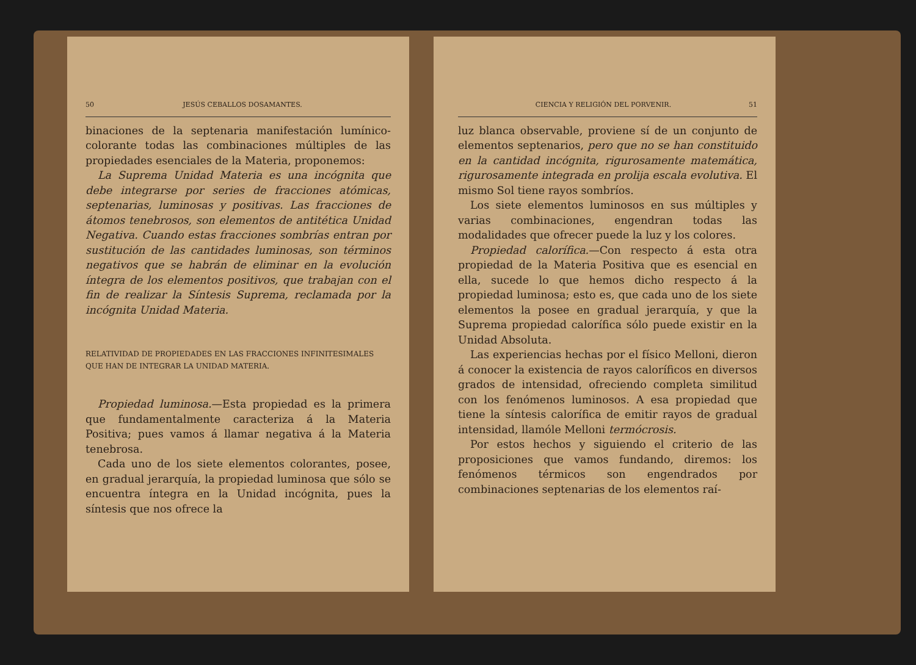50 JESÚS CEBALLOS DOSAMANTES.
binaciones de la septenaria manifestación lumínico-colorante todas las combinaciones múltiples de las propiedades esenciales de la Materia, proponemos:
La Suprema Unidad Materia es una incógnita que debe integrarse por series de fracciones atómicas, septenarias, luminosas y positivas. Las fracciones de átomos tenebrosos, son elementos de antitética Unidad Negativa. Cuando estas fracciones sombrías entran por sustitución de las cantidades luminosas, son términos negativos que se habrán de eliminar en la evolución íntegra de los elementos positivos, que trabajan con el fin de realizar la Síntesis Suprema, reclamada por la incógnita Unidad Materia.
RELATIVIDAD DE PROPIEDADES EN LAS FRACCIONES INFINITESIMALES QUE HAN DE INTEGRAR LA UNIDAD MATERIA.
Propiedad luminosa.—Esta propiedad es la primera que fundamentalmente caracteriza á la Materia Positiva; pues vamos á llamar negativa á la Materia tenebrosa.
Cada uno de los siete elementos colorantes, posee, en gradual jerarquía, la propiedad luminosa que sólo se encuentra íntegra en la Unidad incógnita, pues la síntesis que nos ofrece la
CIENCIA Y RELIGIÓN DEL PORVENIR. 51
luz blanca observable, proviene sí de un conjunto de elementos septenarios, pero que no se han constituido en la cantidad incógnita, rigurosamente matemática, rigurosamente integrada en prolija escala evolutiva. El mismo Sol tiene rayos sombríos.
Los siete elementos luminosos en sus múltiples y varias combinaciones, engendran todas las modalidades que ofrecer puede la luz y los colores.
Propiedad calorífica.—Con respecto á esta otra propiedad de la Materia Positiva que es esencial en ella, sucede lo que hemos dicho respecto á la propiedad luminosa; esto es, que cada uno de los siete elementos la posee en gradual jerarquía, y que la Suprema propiedad calorífica sólo puede existir en la Unidad Absoluta.
Las experiencias hechas por el físico Melloni, dieron á conocer la existencia de rayos caloríficos en diversos grados de intensidad, ofreciendo completa similitud con los fenómenos luminosos. A esa propiedad que tiene la síntesis calorífica de emitir rayos de gradual intensidad, llamóle Melloni termócrosis.
Por estos hechos y siguiendo el criterio de las proposiciones que vamos fundando, diremos: los fenómenos térmicos son engendrados por combinaciones septenarias de los elementos raí-